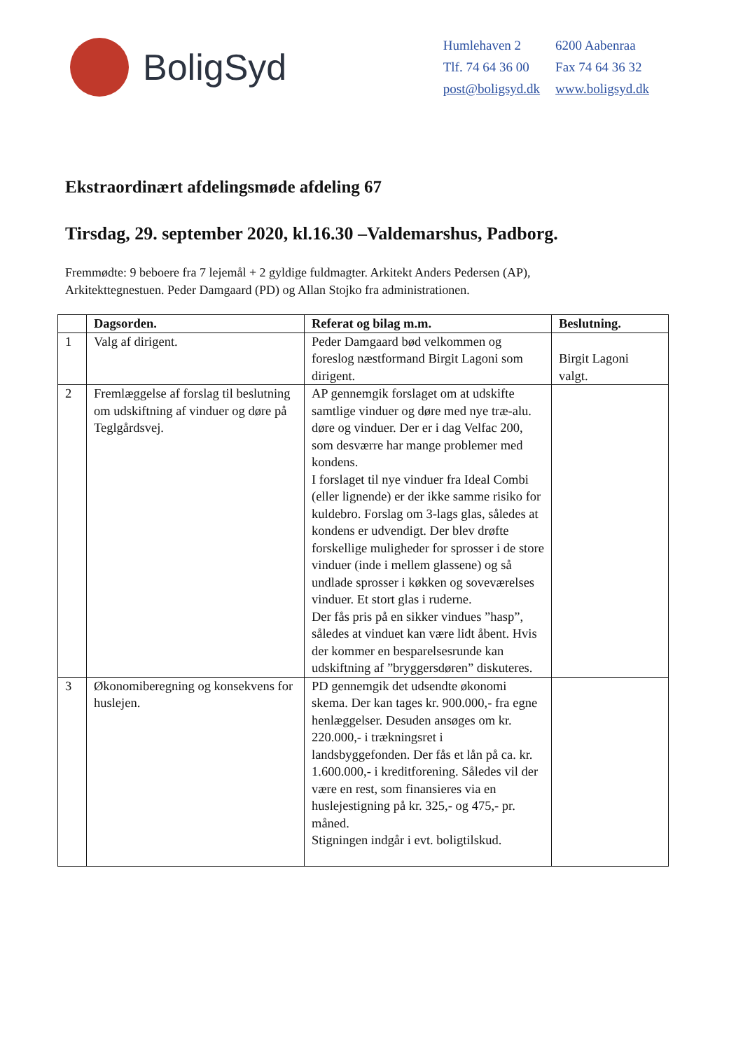BoligSyd
| Humlehaven 2 | 6200 Aabenraa |
| Tlf. 74 64 36 00 | Fax 74 64 36 32 |
| post@boligsyd.dk | www.boligsyd.dk |
Ekstraordinært afdelingsmøde afdeling 67
Tirsdag, 29. september 2020, kl.16.30 –Valdemarshus, Padborg.
Fremmødte: 9 beboere fra 7 lejemål + 2 gyldige fuldmagter. Arkitekt Anders Pedersen (AP),
Arkitekttegnestuen. Peder Damgaard (PD) og Allan Stojko fra administrationen.
| | Dagsorden. | Referat og bilag m.m. | Beslutning. |
| --- | --- | --- | --- |
| 1 | Valg af dirigent. | Peder Damgaard bød velkommen og foreslog næstformand Birgit Lagoni som dirigent. | Birgit Lagoni valgt. |
| 2 | Fremlæggelse af forslag til beslutning om udskiftning af vinduer og døre på Teglgårdsvej. | AP gennemgik forslaget om at udskifte samtlige vinduer og døre med nye træ-alu. døre og vinduer. Der er i dag Velfac 200, som desværre har mange problemer med kondens. I forslaget til nye vinduer fra Ideal Combi (eller lignende) er der ikke samme risiko for kuldebro. Forslag om 3-lags glas, således at kondens er udvendigt. Der blev drøfte forskellige muligheder for sprosser i de store vinduer (inde i mellem glassene) og så undlade sprosser i køkken og soveværelses vinduer. Et stort glas i ruderne. Der fås pris på en sikker vindues ”hasp”, således at vinduet kan være lidt åbent. Hvis der kommer en besparelsesrunde kan udskiftning af ”bryggersdøren” diskuteres. | |
| 3 | Økonomiberegning og konsekvens for huslejen. | PD gennemgik det udsendte økonomi skema. Der kan tages kr. 900.000,- fra egne henlæggelser. Desuden ansøges om kr. 220.000,- i trækningsret i landsbyggefonden. Der fås et lån på ca. kr. 1.600.000,- i kreditforening. Således vil der være en rest, som finansieres via en huslejestigning på kr. 325,- og 475,- pr. måned. Stigningen indgår i evt. boligtilskud. | |